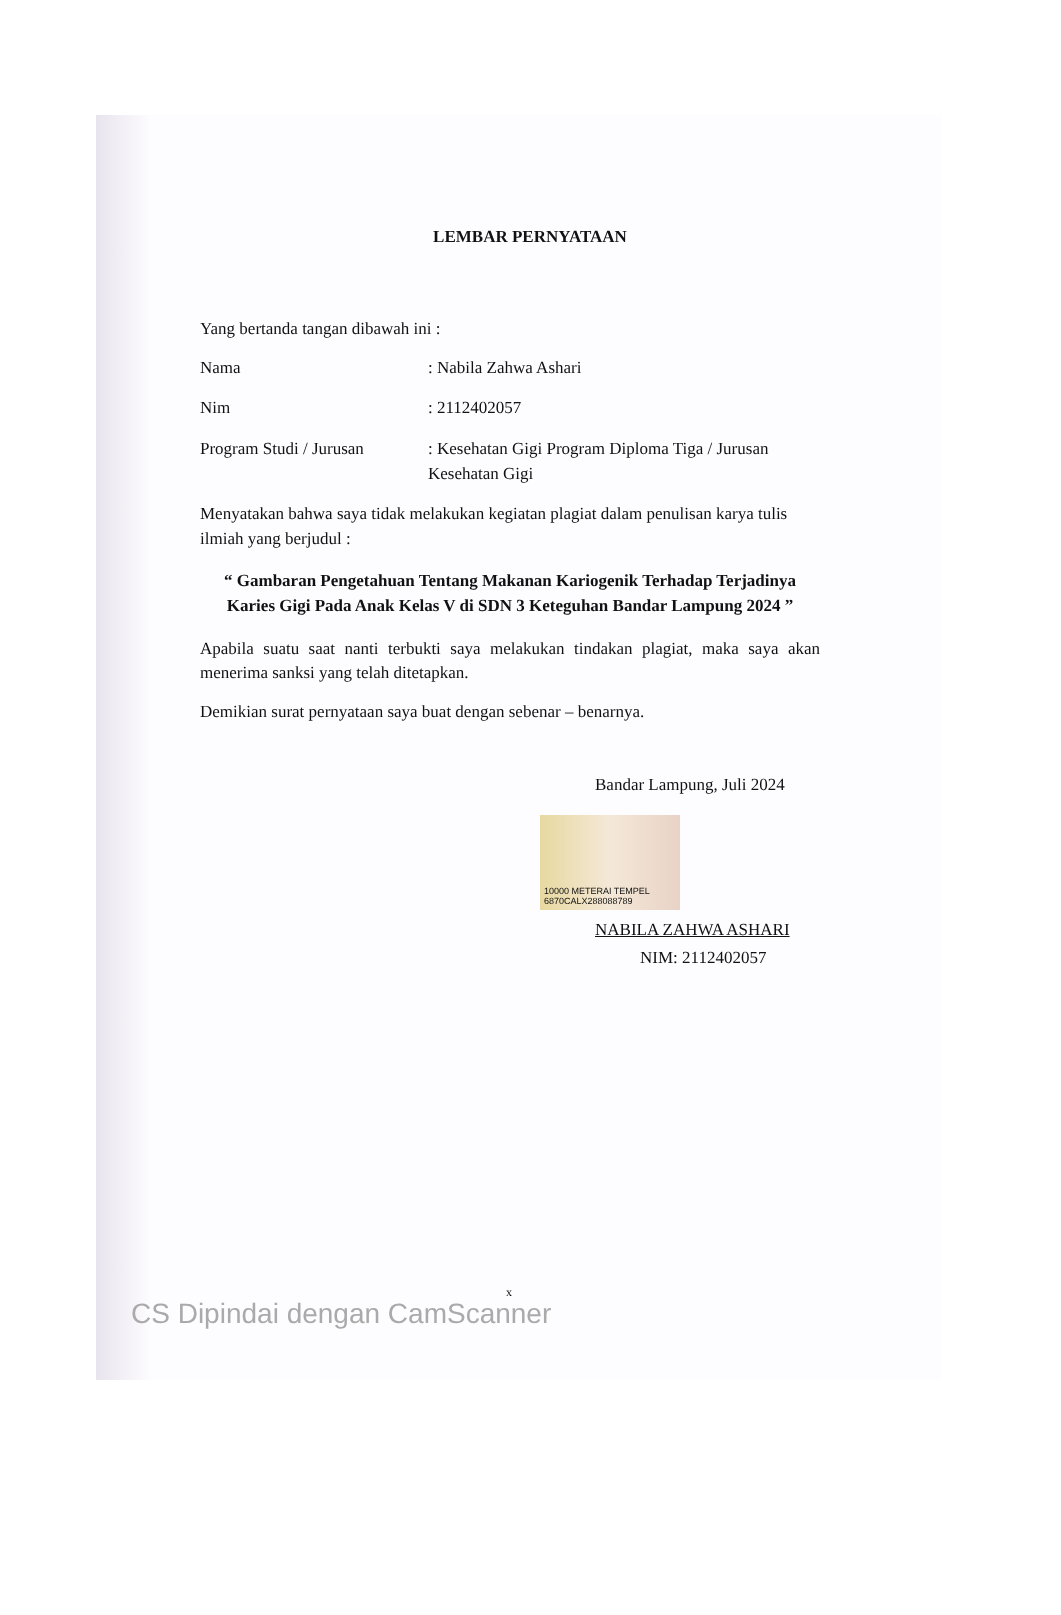LEMBAR PERNYATAAN
Yang bertanda tangan dibawah ini :
Nama : Nabila Zahwa Ashari
Nim : 2112402057
Program Studi / Jurusan
: Kesehatan Gigi Program Diploma Tiga / Jurusan Kesehatan Gigi
Menyatakan bahwa saya tidak melakukan kegiatan plagiat dalam penulisan karya tulis ilmiah yang berjudul :
“ Gambaran Pengetahuan Tentang Makanan Kariogenik Terhadap Terjadinya Karies Gigi Pada Anak Kelas V di SDN 3 Keteguhan Bandar Lampung 2024 ”
Apabila suatu saat nanti terbukti saya melakukan tindakan plagiat, maka saya akan menerima sanksi yang telah ditetapkan.
Demikian surat pernyataan saya buat dengan sebenar – benarnya.
Bandar Lampung, Juli 2024
10000 METERAI TEMPEL 6870CALX288088789
NABILA ZAHWA ASHARI
NIM: 2112402057
x
CS Dipindai dengan CamScanner